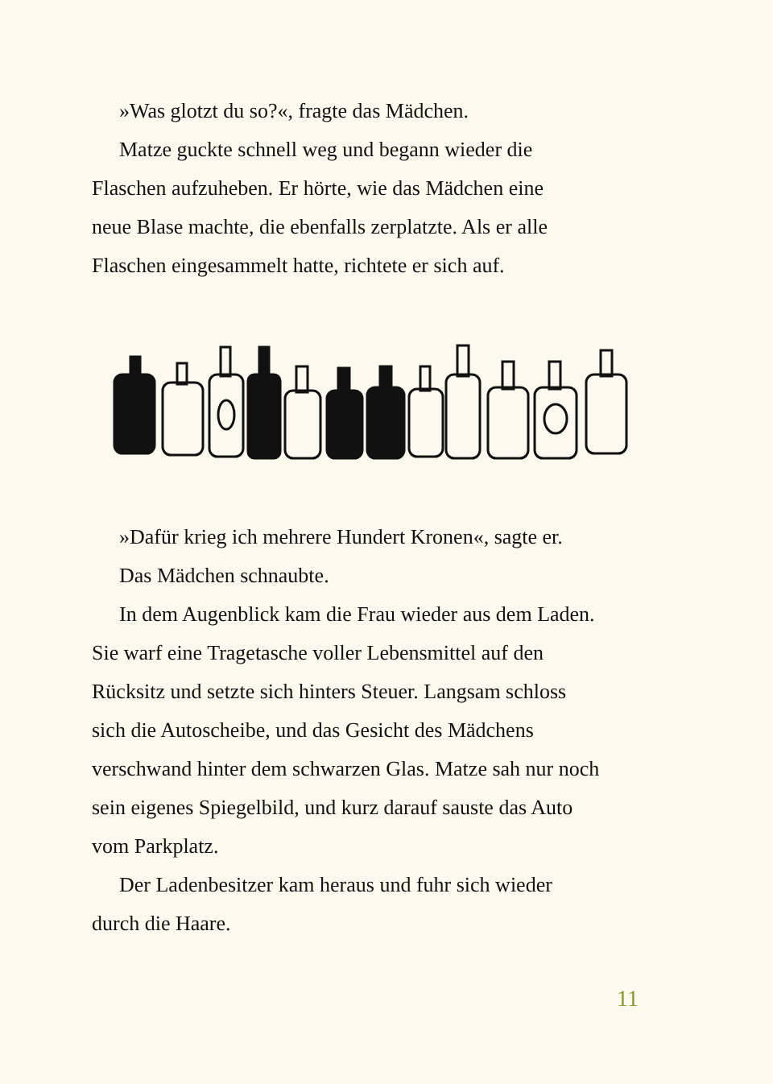»Was glotzt du so?«, fragte das Mädchen.
Matze guckte schnell weg und begann wieder die
Flaschen aufzuheben. Er hörte, wie das Mädchen eine
neue Blase machte, die ebenfalls zerplatzte. Als er alle
Flaschen eingesammelt hatte, richtete er sich auf.
»Dafür krieg ich mehrere Hundert Kronen«, sagte er.
Das Mädchen schnaubte.
In dem Augenblick kam die Frau wieder aus dem Laden.
Sie warf eine Tragetasche voller Lebensmittel auf den
Rücksitz und setzte sich hinters Steuer. Langsam schloss
sich die Autoscheibe, und das Gesicht des Mädchens
verschwand hinter dem schwarzen Glas. Matze sah nur noch
sein eigenes Spiegelbild, und kurz darauf sauste das Auto
vom Parkplatz.
Der Ladenbesitzer kam heraus und fuhr sich wieder
durch die Haare.
11